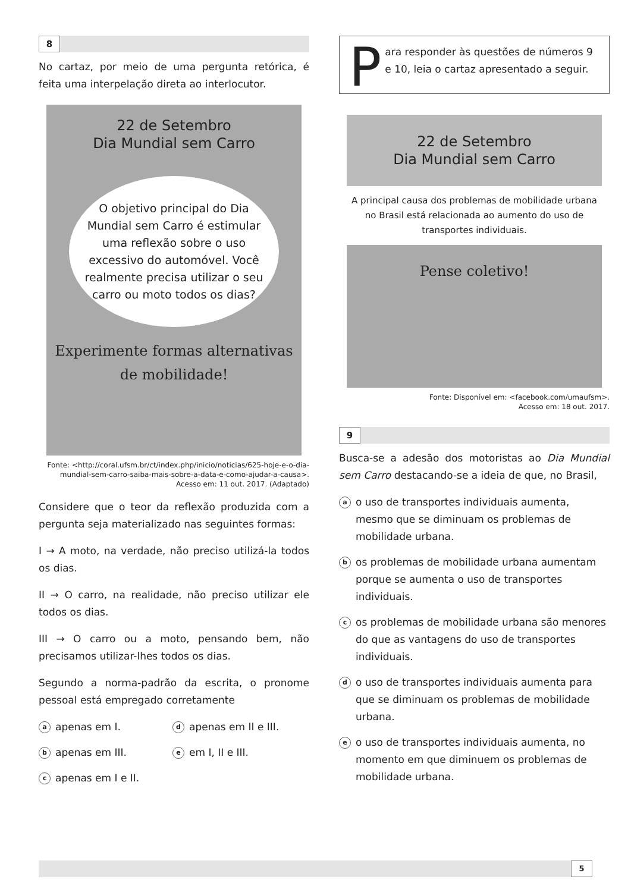8
No cartaz, por meio de uma pergunta retórica, é feita uma interpelação direta ao interlocutor.
22 de Setembro
Dia Mundial sem Carro
O objetivo principal do Dia Mundial sem Carro é estimular uma reflexão sobre o uso excessivo do automóvel. Você realmente precisa utilizar o seu carro ou moto todos os dias?
Experimente formas alternativas de mobilidade!
Fonte: <http://coral.ufsm.br/ct/index.php/inicio/noticias/625-hoje-e-o-dia-mundial-sem-carro-saiba-mais-sobre-a-data-e-como-ajudar-a-causa>. Acesso em: 11 out. 2017. (Adaptado)
Considere que o teor da reflexão produzida com a pergunta seja materializado nas seguintes formas:
I → A moto, na verdade, não preciso utilizá-la todos os dias.
II → O carro, na realidade, não preciso utilizar ele todos os dias.
III → O carro ou a moto, pensando bem, não precisamos utilizar-lhes todos os dias.
Segundo a norma-padrão da escrita, o pronome pessoal está empregado corretamente
aapenas em I.
dapenas em II e III.
bapenas em III.
eem I, II e III.
capenas em I e II.
Para responder às questões de números 9 e 10, leia o cartaz apresentado a seguir.
22 de Setembro
Dia Mundial sem Carro
A principal causa dos problemas de mobilidade urbana no Brasil está relacionada ao aumento do uso de transportes individuais.
Pense coletivo!
Fonte: Disponível em: <facebook.com/umaufsm>.
Acesso em: 18 out. 2017.
9
Busca-se a adesão dos motoristas ao Dia Mundial sem Carro destacando-se a ideia de que, no Brasil,
ao uso de transportes individuais aumenta, mesmo que se diminuam os problemas de mobilidade urbana.
bos problemas de mobilidade urbana aumentam porque se aumenta o uso de transportes individuais.
cos problemas de mobilidade urbana são menores do que as vantagens do uso de transportes individuais.
do uso de transportes individuais aumenta para que se diminuam os problemas de mobilidade urbana.
eo uso de transportes individuais aumenta, no momento em que diminuem os problemas de mobilidade urbana.
5